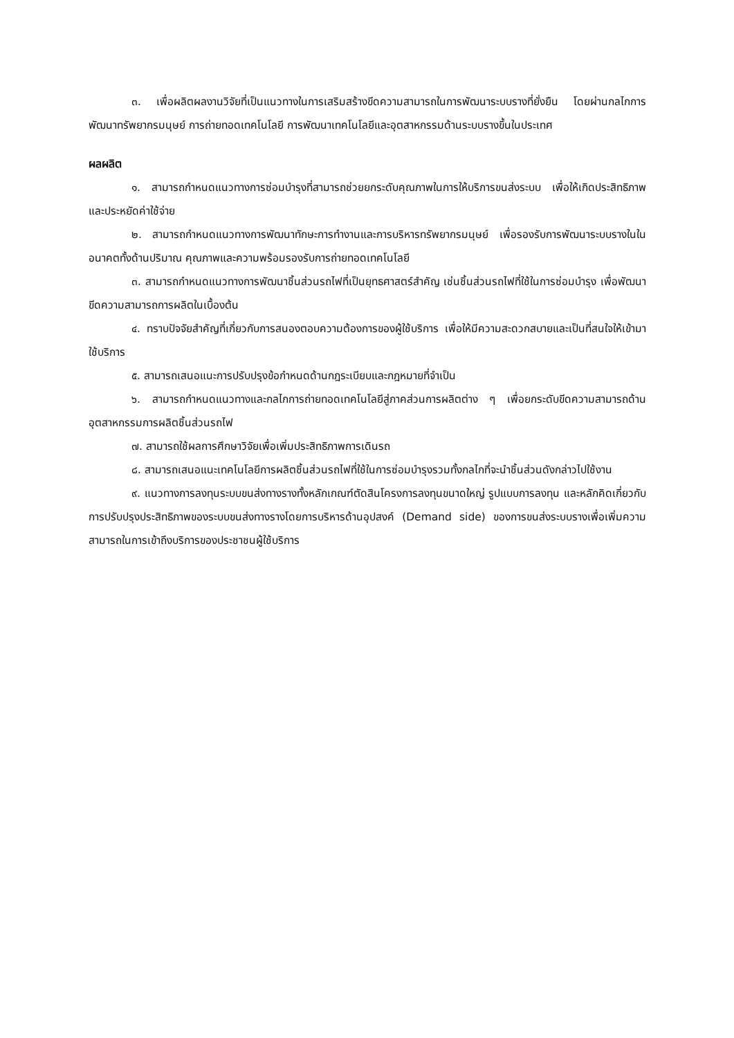๓. เพื่อผลิตผลงานวิจัยที่เป็นแนวทางในการเสริมสร้างขีดความสามารถในการพัฒนาระบบรางที่ยั่งยืน โดยผ่านกลไกการพัฒนาทรัพยากรมนุษย์ การถ่ายทอดเทคโนโลยี การพัฒนาเทคโนโลยีและอุตสาหกรรมด้านระบบรางขึ้นในประเทศ
ผลผลิต
๑. สามารถกำหนดแนวทางการซ่อมบำรุงที่สามารถช่วยยกระดับคุณภาพในการให้บริการขนส่งระบบ เพื่อให้เกิดประสิทธิภาพและประหยัดค่าใช้จ่าย
๒. สามารถกำหนดแนวทางการพัฒนาทักษะการทำงานและการบริหารทรัพยากรมนุษย์ เพื่อรองรับการพัฒนาระบบรางในในอนาคตทั้งด้านปริมาณ คุณภาพและความพร้อมรองรับการถ่ายทอดเทคโนโลยี
๓. สามารถกำหนดแนวทางการพัฒนาชิ้นส่วนรถไฟที่เป็นยุทธศาสตร์สำคัญ เช่นชิ้นส่วนรถไฟที่ใช้ในการซ่อมบำรุง เพื่อพัฒนาขีดความสามารถการผลิตในเบื้องต้น
๔. ทราบปัจจัยสำคัญที่เกี่ยวกับการสนองตอบความต้องการของผู้ใช้บริการ เพื่อให้มีความสะดวกสบายและเป็นที่สนใจให้เข้ามาใช้บริการ
๕. สามารถเสนอแนะการปรับปรุงข้อกำหนดด้านกฎระเบียบและกฎหมายที่จำเป็น
๖. สามารถกำหนดแนวทางและกลไกการถ่ายทอดเทคโนโลยีสู่ภาคส่วนการผลิตต่าง ๆ เพื่อยกระดับขีดความสามารถด้านอุตสาหกรรมการผลิตชิ้นส่วนรถไฟ
๗. สามารถใช้ผลการศึกษาวิจัยเพื่อเพิ่มประสิทธิภาพการเดินรถ
๘. สามารถเสนอแนะเทคโนโลยีการผลิตชิ้นส่วนรถไฟที่ใช้ในการซ่อมบำรุงรวมทั้งกลไกที่จะนำชิ้นส่วนดังกล่าวไปใช้งาน
๙. แนวทางการลงทุนระบบขนส่งทางรางทั้งหลักเกณฑ์ตัดสินโครงการลงทุนขนาดใหญ่ รูปแบบการลงทุน และหลักคิดเกี่ยวกับการปรับปรุงประสิทธิภาพของระบบขนส่งทางรางโดยการบริหารด้านอุปสงค์ (Demand side) ของการขนส่งระบบรางเพื่อเพิ่มความสามารถในการเข้าถึงบริการของประชาชนผู้ใช้บริการ